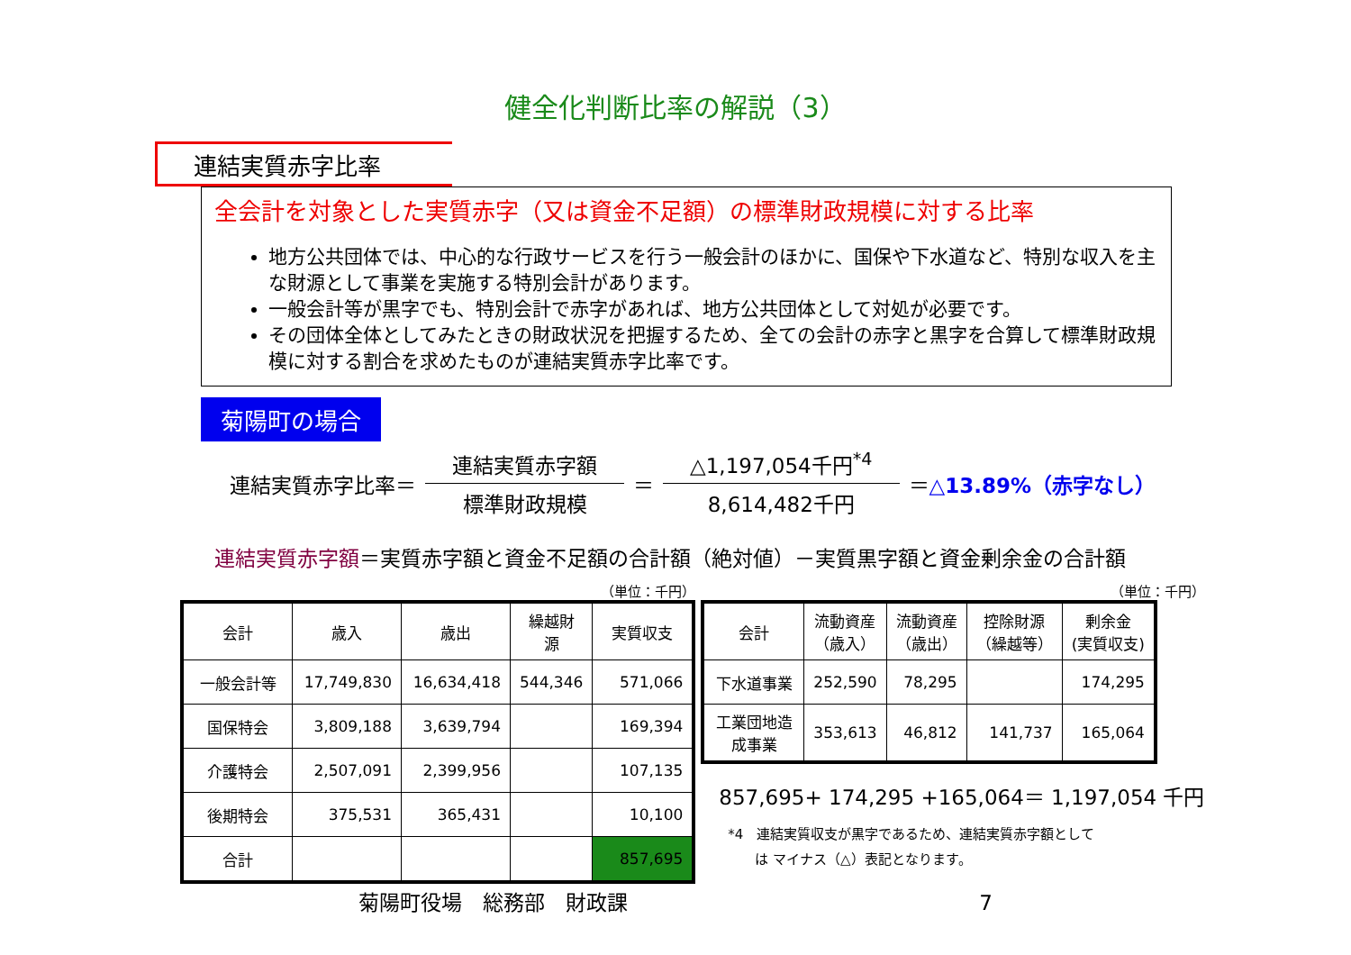健全化判断比率の解説（3）
連結実質赤字比率
全会計を対象とした実質赤字（又は資金不足額）の標準財政規模に対する比率
地方公共団体では、中心的な行政サービスを行う一般会計のほかに、国保や下水道など、特別な収入を主な財源として事業を実施する特別会計があります。
一般会計等が黒字でも、特別会計で赤字があれば、地方公共団体として対処が必要です。
その団体全体としてみたときの財政状況を把握するため、全ての会計の赤字と黒字を合算して標準財政規模に対する割合を求めたものが連結実質赤字比率です。
菊陽町の場合
連結実質赤字比率＝
連結実質赤字額
標準財政規模
＝
△1,197,054千円<sup>*4</sup>
8,614,482千円
＝△13.89%（赤字なし）
連結実質赤字額＝実質赤字額と資金不足額の合計額（絶対値）－実質黒字額と資金剰余金の合計額
（単位：千円）
| 会計 | 歳入 | 歳出 | 繰越財 源 | 実質収支 |
| --- | --- | --- | --- | --- |
| 一般会計等 | 17,749,830 | 16,634,418 | 544,346 | 571,066 |
| 国保特会 | 3,809,188 | 3,639,794 | | 169,394 |
| 介護特会 | 2,507,091 | 2,399,956 | | 107,135 |
| 後期特会 | 375,531 | 365,431 | | 10,100 |
| 合計 | | | | 857,695 |
（単位：千円）
| 会計 | 流動資産 （歳入） | 流動資産 （歳出） | 控除財源 （繰越等） | 剰余金 (実質収支) |
| --- | --- | --- | --- | --- |
| 下水道事業 | 252,590 | 78,295 | | 174,295 |
| 工業団地造 成事業 | 353,613 | 46,812 | 141,737 | 165,064 |
857,695+ 174,295 +165,064＝ 1,197,054 千円
*4　連結実質収支が黒字であるため、連結実質赤字額として
　　は マイナス（△）表記となります。
菊陽町役場　総務部　財政課 7